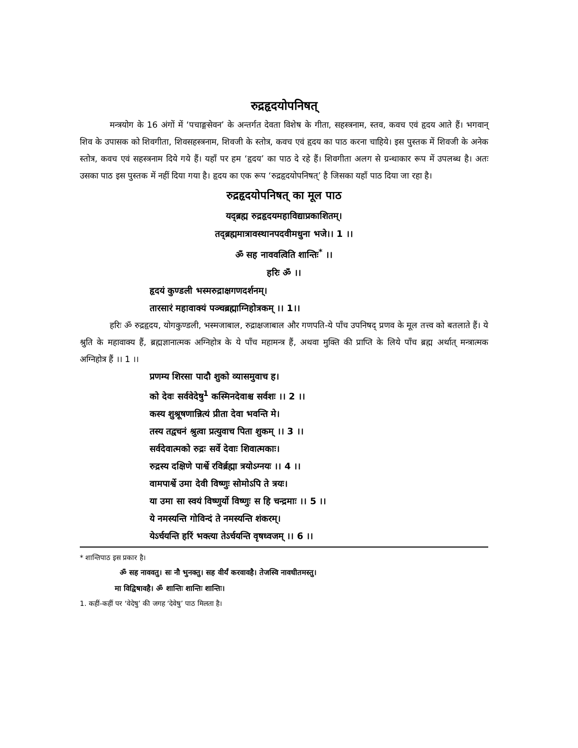रुद्रहृदयोपनिषत्
मन्त्रयोग के 16 अंगों में ‘पचाङ्गसेवन’ के अन्तर्गत देवता विशेष के गीता, सहस्त्रनाम, स्तव, कवच एवं हृदय आते हैं। भगवान् शिव के उपासक को शिवगीता, शिवसहस्त्रनाम, शिवजी के स्तोत्र, कवच एवं हृदय का पाठ करना चाहिये। इस पुस्तक में शिवजी के अनेक स्तोत्र, कवच एवं सहस्त्रनाम दिये गये हैं। यहाँ पर हम ‘हृदय’ का पाठ दे रहे हैं। शिवगीता अलग से ग्रन्थाकार रूप में उपलब्ध है। अतः उसका पाठ इस पुस्तक में नहीं दिया गया है। हृदय का एक रूप ‘रुद्रहृदयोपनिषत्’ है जिसका यहाँ पाठ दिया जा रहा है।
रुद्रहृदयोपनिषत् का मूल पाठ
यद्ब्रह्म रुद्रहृदयमहाविद्याप्रकाशितम्।
तद्ब्रह्ममात्रावस्थानपदवीमधुना भजे।। 1 ।।
ॐ सह नाववत्विति शान्तिः<sup>*</sup> ।।
हरिः ॐ ।।
हृदयं कुण्डली भस्मरुद्राक्षगणदर्शनम्।
तारसारं महावाक्यं पञ्चब्रह्माग्निहोत्रकम् ।। 1।।
हरिः ॐ रुद्रहृदय, योगकुण्डली, भस्मजाबाल, रुद्राक्षजाबाल और गणपति-ये पाँच उपनिषद् प्रणव के मूल तत्त्व को बतलाते हैं। ये श्रुति के महावाक्य हैं, ब्रह्मज्ञानात्मक अग्निहोत्र के ये पाँच महामन्त्र हैं, अथवा मुक्ति की प्राप्ति के लिये पाँच ब्रह्म अर्थात् मन्त्रात्मक अग्निहोत्र हैं ।। 1 ।।
प्रणम्य शिरसा पादौ शुको व्यासमुवाच ह।
को देवः सर्ववेदेषु<sup>1</sup> कस्मिनदेवाश्च सर्वशः ।। 2 ।।
कस्य शुश्रूषणान्नित्यं प्रीता देवा भवन्ति मे।
तस्य तद्वचनं श्रुत्वा प्रत्युवाच पिता शुकम् ।। 3 ।।
सर्वदेवात्मको रुद्रः सर्वे देवाः शिवात्मकाः।
रुद्रस्य दक्षिणे पार्श्वे रविर्ब्रह्मा त्रयोऽग्नयः ।। 4 ।।
वामपार्श्वे उमा देवी विष्णुः सोमोऽपि ते त्रयः।
या उमा सा स्वयं विष्णुर्यो विष्णुः स हि चन्द्रमाः ।। 5 ।।
ये नमस्यन्ति गोविन्दं ते नमस्यन्ति शंकरम्।
येऽर्चयन्ति हरिं भक्त्या तेऽर्चयन्ति वृषध्वजम् ।। 6 ।।
* शान्तिपाठ इस प्रकार है।
ॐ सह नाववतु। सः नौ भुनक्तु। सह वीर्यं करवावहै। तेजस्वि नावधीतमस्तु।
मा विद्विषावहै। ॐ शान्तिः शान्तिः शान्तिः।
1. कहीं-कहीं पर ‘वेदेषु’ की जगह ‘देवेषु’ पाठ मिलता है।